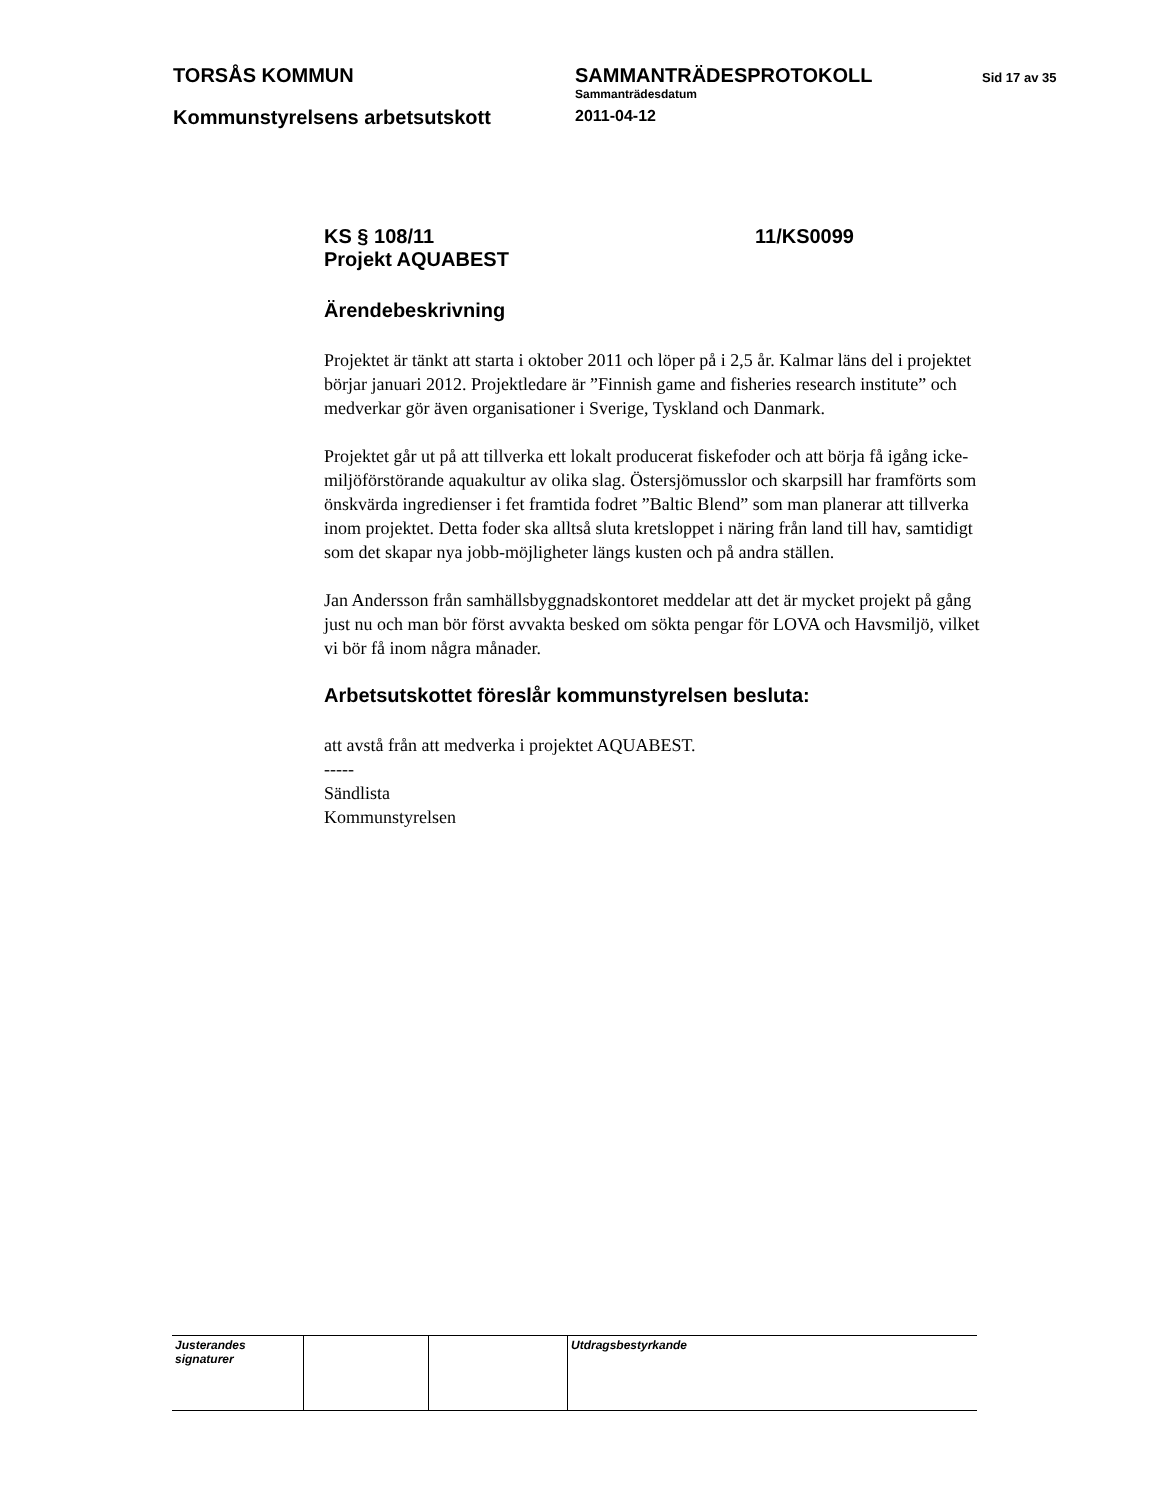TORSÅS KOMMUN
SAMMANTRÄDESPROTOKOLL
Sammanträdesdatum
2011-04-12
Sid 17 av 35
Kommunstyrelsens arbetsutskott
KS § 108/11 11/KS0099
Projekt AQUABEST
Ärendebeskrivning
Projektet är tänkt att starta i oktober 2011 och löper på i 2,5 år. Kalmar läns del i projektet börjar januari 2012. Projektledare är ”Finnish game and fisheries research institute” och medverkar gör även organisationer i Sverige, Tyskland och Danmark.
Projektet går ut på att tillverka ett lokalt producerat fiskefoder och att börja få igång icke-miljöförstörande aquakultur av olika slag. Östersjömusslor och skarpsill har framförts som önskvärda ingredienser i fet framtida fodret ”Baltic Blend” som man planerar att tillverka inom projektet. Detta foder ska alltså sluta kretsloppet i näring från land till hav, samtidigt som det skapar nya jobb-möjligheter längs kusten och på andra ställen.
Jan Andersson från samhällsbyggnadskontoret meddelar att det är mycket projekt på gång just nu och man bör först avvakta besked om sökta pengar för LOVA och Havsmiljö, vilket vi bör få inom några månader.
Arbetsutskottet föreslår kommunstyrelsen besluta:
att avstå från att medverka i projektet AQUABEST.
-----
Sändlista
Kommunstyrelsen
| Justerandes signaturer | | | Utdragsbestyrkande |